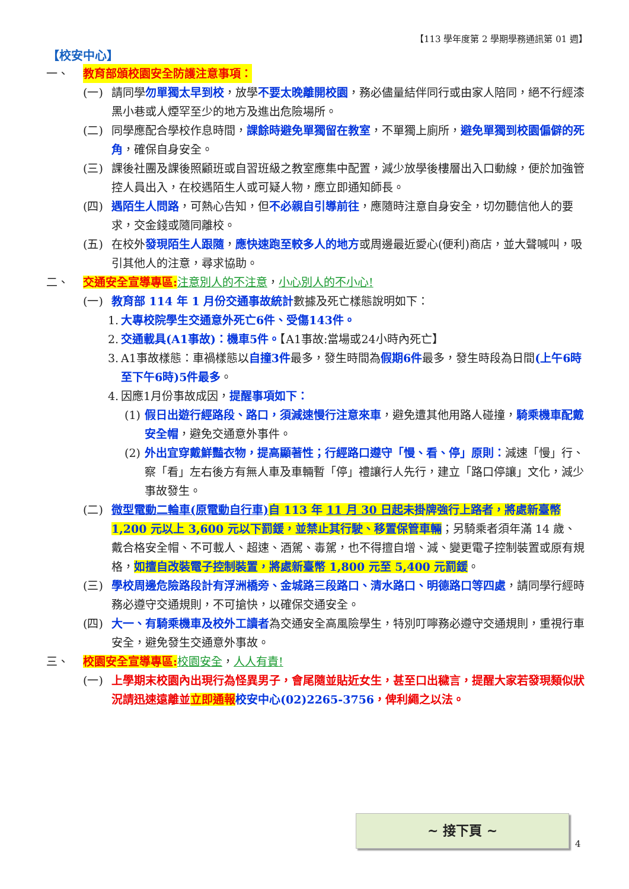【113 學年度第 2 學期學務通訊第 01 週】
【校安中心】
一、 教育部頒校園安全防護注意事項：
(一) 請同學勿單獨太早到校，放學不要太晚離開校園，務必儘量結伴同行或由家人陪同，絕不行經漆黑小巷或人煙罕至少的地方及進出危險場所。
(二) 同學應配合學校作息時間，課餘時避免單獨留在教室，不單獨上廁所，避免單獨到校園偏僻的死角，確保自身安全。
(三) 課後社團及課後照顧班或自習班級之教室應集中配置，減少放學後樓層出入口動線，便於加強管控人員出入，在校遇陌生人或可疑人物，應立即通知師長。
(四) 遇陌生人問路，可熱心告知，但不必親自引導前往，應隨時注意自身安全，切勿聽信他人的要求，交金錢或隨同離校。
(五) 在校外發現陌生人跟隨，應快速跑至較多人的地方或周邊最近愛心(便利)商店，並大聲喊叫，吸引其他人的注意，尋求協助。
二、 交通安全宣導專區: 注意別人的不注意，小心別人的不小心!
(一) 教育部 114 年 1 月份交通事故統計數據及死亡樣態說明如下：
1. 大專校院學生交通意外死亡6件、受傷143件。
2. 交通載具(A1事故)：機車5件。【A1事故:當場或24小時內死亡】
3. A1事故樣態：車禍樣態以自撞3件最多，發生時間為假期6件最多，發生時段為日間(上午6時至下午6時)5件最多。
4. 因應1月份事故成因，提醒事項如下：
(1) 假日出遊行經路段、路口，須減速慢行注意來車，避免遭其他用路人碰撞，騎乘機車配戴安全帽，避免交通意外事件。
(2) 外出宜穿戴鮮豔衣物，提高顯著性；行經路口遵守「慢、看、停」原則：減速「慢」行、察「看」左右後方有無人車及車輛暫「停」禮讓行人先行，建立「路口停讓」文化，減少事故發生。
(二) 微型電動二輪車(原電動自行車) 自 113 年 11 月 30 日起未掛牌強行上路者，將處新臺幣 1,200 元以上 3,600 元以下罰鍰，並禁止其行駛、移置保管車輛；另騎乘者須年滿 14 歲、戴合格安全帽、不可載人、超速、酒駕、毒駕，也不得擅自增、減、變更電子控制裝置或原有規格，如擅自改裝電子控制裝置，將處新臺幣 1,800 元至 5,400 元罰鍰。
(三) 學校周邊危險路段計有浮洲橋旁、金城路三段路口、清水路口、明德路口等四處，請同學行經時務必遵守交通規則，不可搶快，以確保交通安全。
(四) 大一、有騎乘機車及校外工讀者為交通安全高風險學生，特別叮嚀務必遵守交通規則，重視行車安全，避免發生交通意外事故。
三、 校園安全宣導專區: 校園安全，人人有責!
(一) 上學期末校園內出現行為怪異男子，會尾隨並貼近女生，甚至口出穢言，提醒大家若發現類似狀況請迅速遠離並立即通報 校安中心(02)2265-3756，俾利繩之以法。
~ 接下頁 ~
4